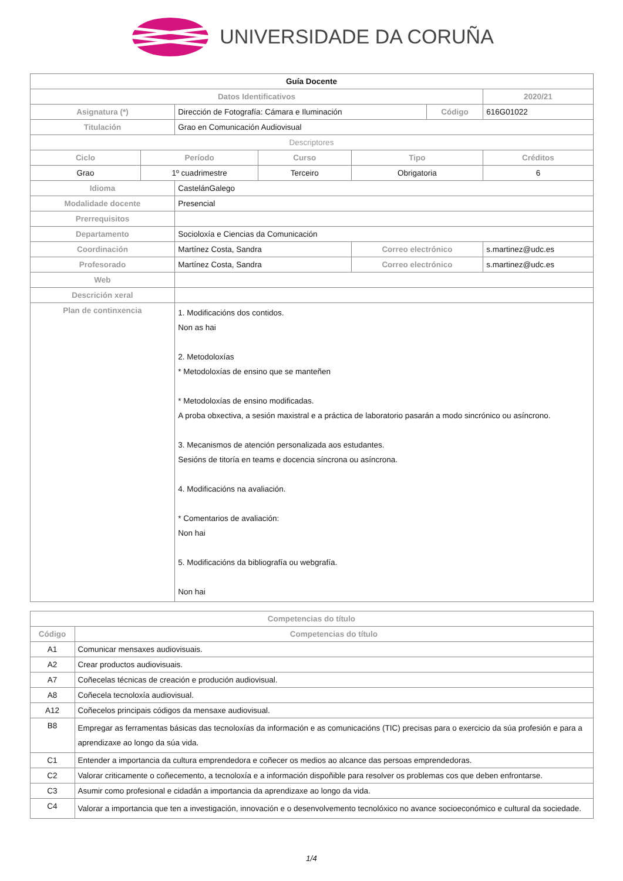UNIVERSIDADE DA CORUÑA
| Guía Docente | | | | | | | |
| Datos Identificativos | | | | | | | 2020/21 |
| Asignatura (*) | | Dirección de Fotografía: Cámara e Iluminación | | | Código | | 616G01022 |
| Titulación | | Grao en Comunicación Audiovisual | | | | | |
| Descriptores | | | | | | | |
| Ciclo | Período | | Curso | Tipo | | | Créditos |
| Grao | 1º cuadrimestre | | Terceiro | Obrigatoria | | | 6 |
| Idioma | | CastelánGalego | | | | | |
| Modalidade docente | | Presencial | | | | | |
| Prerrequisitos | | | | | | | |
| Departamento | | Socioloxía e Ciencias da Comunicación | | | | | |
| Coordinación | | Martínez Costa, Sandra | | Correo electrónico | | s.martinez@udc.es | |
| Profesorado | | Martínez Costa, Sandra | | Correo electrónico | | s.martinez@udc.es | |
| Web | | | | | | | |
| Descrición xeral | | | | | | | |
| Plan de continxencia | | 1. Modificacións dos contidos. Non as hai 2. Metodoloxías * Metodoloxías de ensino que se manteñen * Metodoloxías de ensino modificadas. A proba obxectiva, a sesión maxistral e a práctica de laboratorio pasarán a modo sincrónico ou asíncrono. 3. Mecanismos de atención personalizada aos estudantes. Sesións de titoría en teams e docencia síncrona ou asíncrona. 4. Modificacións na avaliación. * Comentarios de avaliación: Non hai 5. Modificacións da bibliografía ou webgrafía. Non hai | | | | | |
| Competencias do título | |
| --- | --- |
| Código | Competencias do título |
| A1 | Comunicar mensaxes audiovisuais. |
| A2 | Crear productos audiovisuais. |
| A7 | Coñecelas técnicas de creación e produción audiovisual. |
| A8 | Coñecela tecnoloxía audiovisual. |
| A12 | Coñecelos principais códigos da mensaxe audiovisual. |
| B8 | Empregar as ferramentas básicas das tecnoloxías da información e as comunicacións (TIC) precisas para o exercicio da súa profesión e para a aprendizaxe ao longo da súa vida. |
| C1 | Entender a importancia da cultura emprendedora e coñecer os medios ao alcance das persoas emprendedoras. |
| C2 | Valorar criticamente o coñecemento, a tecnoloxía e a información dispoñible para resolver os problemas cos que deben enfrontarse. |
| C3 | Asumir como profesional e cidadán a importancia da aprendizaxe ao longo da vida. |
| C4 | Valorar a importancia que ten a investigación, innovación e o desenvolvemento tecnolóxico no avance socioeconómico e cultural da sociedade. |
1/4